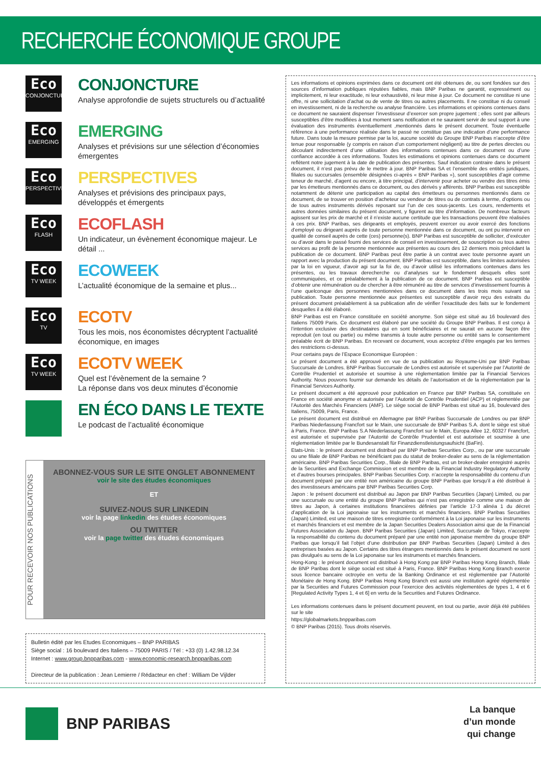RECHERCHE ÉCONOMIQUE GROUPE
Eco
CONJONCTURE
CONJONCTURE
Analyse approfondie de sujets structurels ou d’actualité
Eco
EMERGING
EMERGING
Analyses et prévisions sur une sélection d’économies émergentes
Eco
PERSPECTIVES
PERSPECTIVES
Analyses et prévisions des principaux pays, développés et émergents
Eco
FLASH
ECOFLASH
Un indicateur, un évènement économique majeur. Le détail ...
Eco
TV WEEK
ECOWEEK
L’actualité économique de la semaine et plus...
Eco
TV
ECOTV
Tous les mois, nos économistes décryptent l’actualité économique, en images
Eco
TV WEEK
ECOTV WEEK
Quel est l’évènement de la semaine ?
La réponse dans vos deux minutes d’économie
EN ÉCO DANS LE TEXTE
Le podcast de l’actualité économique
POUR RECEVOIR NOS PUBLICATIONS
ABONNEZ-VOUS SUR LE SITE ONGLET ABONNEMENT
voir le site des études économiques
ET
SUIVEZ-NOUS SUR LINKEDIN
voir la page linkedin des études économiques
OU TWITTER
voir la page twitter des études économiques
Bulletin édité par les Etudes Economiques – BNP PARIBAS
Siège social : 16 boulevard des Italiens – 75009 PARIS / Tél : +33 (0) 1.42.98.12.34
Internet : www.group.bnpparibas.com - www.economic-research.bnpparibas.com
Directeur de la publication : Jean Lemierre / Rédacteur en chef : William De Vijlder
Les informations et opinions exprimées dans ce document ont été obtenues de, ou sont fondées sur des sources d’information publiques réputées fiables, mais BNP Paribas ne garantit, expressément ou implicitement, ni leur exactitude, ni leur exhaustivité, ni leur mise à jour. Ce document ne constitue ni une offre, ni une sollicitation d’achat ou de vente de titres ou autres placements. Il ne constitue ni du conseil en investissement, ni de la recherche ou analyse financière. Les informations et opinions contenues dans ce document ne sauraient dispenser l’investisseur d’exercer son propre jugement ; elles sont par ailleurs susceptibles d’être modifiées à tout moment sans notification et ne sauraient servir de seul support à une évaluation des instruments éventuellement ,mentionnés dans le présent document. Toute éventuelle référence à une performance réalisée dans le passé ne constitue pas une indication d’une performance future. Dans toute la mesure permise par la loi, aucune société du Groupe BNP Paribas n’accepte d’être tenue pour responsable (y compris en raison d’un comportement négligent) au titre de pertes directes ou découlant indirectement d’une utilisation des informations contenues dans ce document ou d’une confiance accordée à ces informations. Toutes les estimations et opinions contenues dans ce document reflètent notre jugement à la date de publication des présentes. Sauf indication contraire dans le présent document, il n’est pas prévu de le mettre à jour. BNP Paribas SA et l’ensemble des entités juridiques, filiales ou succursales (ensemble désignées ci-après « BNP Paribas »), sont susceptibles d’agir comme teneur de marché, d’agent ou encore, à titre principal, d’intervenir pour acheter ou vendre des titres émis par les émetteurs mentionnés dans ce document, ou des dérivés y afférents. BNP Paribas est susceptible notamment de détenir une participation au capital des émetteurs ou personnes mentionnés dans ce document, de se trouver en position d’acheteur ou vendeur de titres ou de contrats à terme, d’options ou de tous autres instruments dérivés reposant sur l’un de ces sous-jacents. Les cours, rendements et autres données similaires du présent document, y figurent au titre d’information. De nombreux facteurs agissent sur les prix de marché et il n’existe aucune certitude que les transactions peuvent être réalisées à ces prix. BNP Paribas, ses dirigeants et employés, peuvent exercer ou avoir exercé des fonctions d’employé ou dirigeant auprès de toute personne mentionnée dans ce document, ou ont pu intervenir en qualité de conseil auprès de cette (ces) personne(s). BNP Paribas est susceptible de solliciter, d’exécuter ou d’avoir dans le passé fourni des services de conseil en investissement, de souscription ou tous autres services au profit de la personne mentionnée aux présentes au cours des 12 derniers mois précédant la publication de ce document. BNP Paribas peut être partie à un contrat avec toute personne ayant un rapport avec la production du présent document. BNP Paribas est susceptible, dans les limites autorisées par la loi en vigueur, d’avoir agi sur la foi de, ou d’avoir utilisé les informations contenues dans les présentes, ou les travaux derecherche ou d’analyses sur le fondement desquels elles sont communiquées, et ce préalablement à la publication de ce document. BNP Paribas est susceptible d’obtenir une rémunération ou de chercher à être rémunéré au titre de services d’investissement fournis à l’une quelconque des personnes mentionnées dans ce document dans les trois mois suivant sa publication. Toute personne mentionnée aux présentes est susceptible d’avoir reçu des extraits du présent document préalablement à sa publication afin de vérifier l’exactitude des faits sur le fondement desquelles il a été élaboré.
BNP Paribas est en France constituée en société anonyme. Son siège est situé au 16 boulevard des Italiens 75009 Paris. Ce document est élaboré par une société du Groupe BNP Paribas. Il est conçu à l’intention exclusive des destinataires qui en sont bénéficiaires et ne saurait en aucune façon être reproduit (en tout ou partie) ou même transmis à toute autre personne ou entité sans le consentement préalable écrit de BNP Paribas. En recevant ce document, vous acceptez d’être engagés par les termes des restrictions ci-dessus.
Pour certains pays de l’Espace Economique Européen :
Le présent document a été approuvé en vue de sa publication au Royaume-Uni par BNP Paribas Succursale de Londres. BNP Paribas Succursale de Londres est autorisée et supervisée par l’Autorité de Contrôle Prudentiel et autorisée et soumise à une réglementation limitée par la Financial Services Authority. Nous pouvons fournir sur demande les détails de l’autorisation et de la réglementation par la Financial Services Authority.
Le présent document a été approuvé pour publication en France par BNP Paribas SA, constituée en France en société anonyme et autorisée par l’Autorité de Contrôle Prudentiel (ACP) et réglementée par l’Autorité des Marchés Financiers (AMF). Le siège social de BNP Paribas est situé au 16, boulevard des Italiens, 75009, Paris, France.
Le présent document est distribué en Allemagne par BNP Paribas Succursale de Londres ou par BNP Paribas Niederlassung Francfort sur le Main, une succursale de BNP Paribas S.A. dont le siège est situé à Paris, France. BNP Paribas S.A Niederlassung Francfort sur le Main, Europa Allee 12, 60327 Francfort, est autorisée et supervisée par l’Autorité de Contrôle Prudentiel et est autorisée et soumise à une réglementation limitée par le Bundesanstalt für Finanzdienstleistungsaufsicht (BaFin).
Etats-Unis : le présent document est distribué par BNP Paribas Securities Corp., ou par une succursale ou une filiale de BNP Paribas ne bénéficiant pas du statut de broker-dealer au sens de la réglementation américaine. BNP Paribas Securities Corp., filiale de BNP Paribas, est un broker-dealer enregistré auprès de la Securities and Exchange Commission et est membre de la Financial Industry Regulatory Authority et d’autres bourses principales. BNP Paribas Securities Corp. n’accepte la responsabilité du contenu d’un document préparé par une entité non américaine du groupe BNP Paribas que lorsqu’il a été distribué à des investisseurs américains par BNP Paribas Securities Corp.
Japon : le présent document est distribué au Japon par BNP Paribas Securities (Japan) Limited, ou par une succursale ou une entité du groupe BNP Paribas qui n’est pas enregistrée comme une maison de titres au Japon, à certaines institutions financières définies par l’article 17-3 alinéa 1 du décret d’application de la Loi japonaise sur les instruments et marchés financiers. BNP Paribas Securities (Japan) Limited, est une maison de titres enregistrée conformément à la Loi japonaise sur les instruments et marchés financiers et est membre de la Japan Securities Dealers Association ainsi que de la Financial Futures Association du Japon. BNP Paribas Securities (Japan) Limited, Succursale de Tokyo, n’accepte la responsabilité du contenu du document préparé par une entité non japonaise membre du groupe BNP Paribas que lorsqu’il fait l’objet d’une distribution par BNP Paribas Securities (Japan) Limited à des entreprises basées au Japon. Certains des titres étrangers mentionnés dans le présent document ne sont pas divulgués au sens de la Loi japonaise sur les instruments et marchés financiers.
Hong-Kong : le présent document est distribué à Hong Kong par BNP Paribas Hong Kong Branch, filiale de BNP Paribas dont le siège social est situé à Paris, France. BNP Paribas Hong Kong Branch exerce sous licence bancaire octroyée en vertu de la Banking Ordinance et est réglementée par l’Autorité Monétaire de Hong Kong. BNP Paribas Hong Kong Branch est aussi une institution agréé réglementée par la Securities and Futures Commission pour l’exercice des activités réglementées de types 1, 4 et 6 [Regulated Activity Types 1, 4 et 6] en vertu de la Securities and Futures Ordinance.
Les informations contenues dans le présent document peuvent, en tout ou partie, avoir déjà été publiées sur le site
https://globalmarkets.bnpparibas.com
© BNP Paribas (2015). Tous droits réservés.
BNP PARIBAS
La banque
d’un monde
qui change